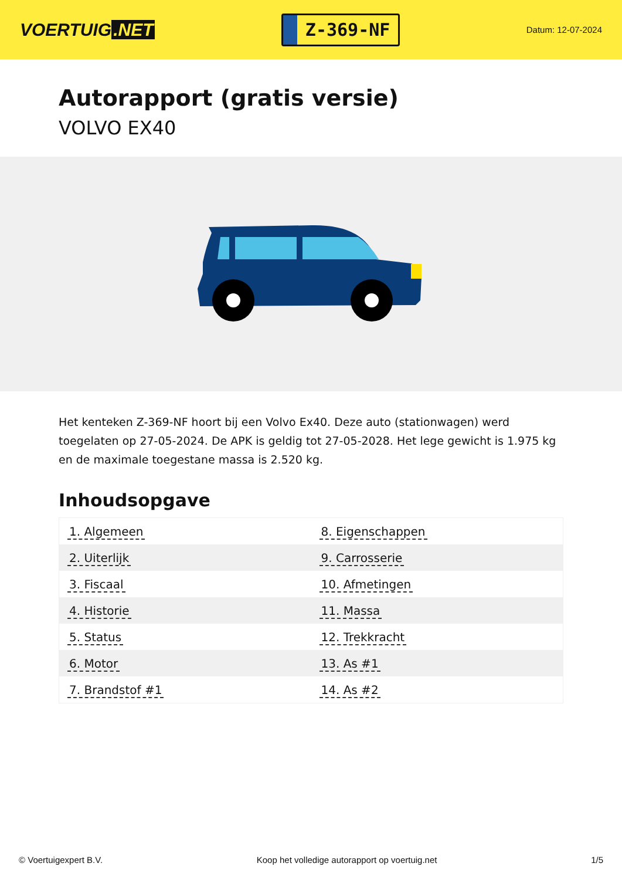VOERTUIG.NET
Z-369-NF
Datum: 12-07-2024
Autorapport (gratis versie)
VOLVO EX40
Het kenteken Z-369-NF hoort bij een Volvo Ex40. Deze auto (stationwagen) werd toegelaten op 27-05-2024. De APK is geldig tot 27-05-2028. Het lege gewicht is 1.975 kg en de maximale toegestane massa is 2.520 kg.
Inhoudsopgave
| 1. Algemeen | 8. Eigenschappen |
| 2. Uiterlijk | 9. Carrosserie |
| 3. Fiscaal | 10. Afmetingen |
| 4. Historie | 11. Massa |
| 5. Status | 12. Trekkracht |
| 6. Motor | 13. As #1 |
| 7. Brandstof #1 | 14. As #2 |
© Voertuigexpert B.V. Koop het volledige autorapport op voertuig.net 1/5